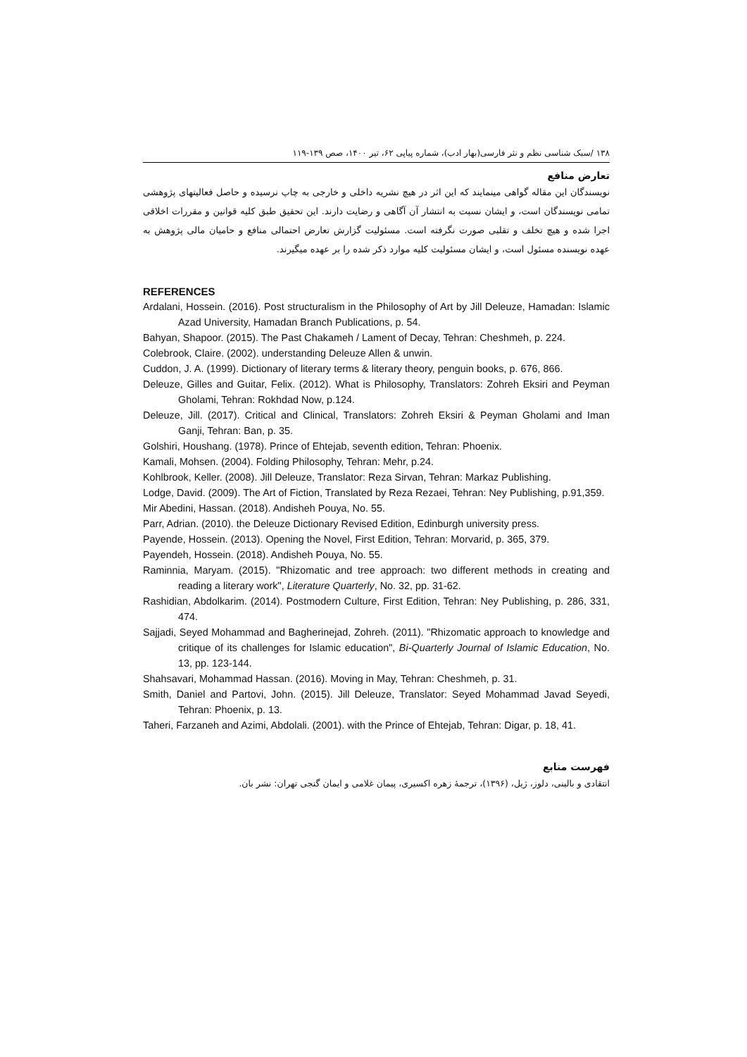۱۳۸ /سبک شناسی نظم و نثر فارسی(بهار ادب)، شماره پیاپی ۶۲، تیر ۱۴۰۰، صص ۱۳۹-۱۱۹
تعارض منافع
نویسندگان این مقاله گواهی مینمایند که این اثر در هیچ نشریه داخلی و خارجی به چاپ نرسیده و حاصل فعالیتهای پژوهشی تمامی نویسندگان است، و ایشان نسبت به انتشار آن آگاهی و رضایت دارند. این تحقیق طبق کلیه قوانین و مقررات اخلاقی اجرا شده و هیچ تخلف و تقلبی صورت نگرفته است. مسئولیت گزارش تعارض احتمالی منافع و حامیان مالی پژوهش به عهده نویسنده مسئول است، و ایشان مسئولیت کلیه موارد ذکر شده را بر عهده میگیرند.
REFERENCES
Ardalani, Hossein. (2016). Post structuralism in the Philosophy of Art by Jill Deleuze, Hamadan: Islamic Azad University, Hamadan Branch Publications, p. 54.
Bahyan, Shapoor. (2015). The Past Chakameh / Lament of Decay, Tehran: Cheshmeh, p. 224.
Colebrook, Claire. (2002). understanding Deleuze Allen & unwin.
Cuddon, J. A. (1999). Dictionary of literary terms & literary theory, penguin books, p. 676, 866.
Deleuze, Gilles and Guitar, Felix. (2012). What is Philosophy, Translators: Zohreh Eksiri and Peyman Gholami, Tehran: Rokhdad Now, p.124.
Deleuze, Jill. (2017). Critical and Clinical, Translators: Zohreh Eksiri & Peyman Gholami and Iman Ganji, Tehran: Ban, p. 35.
Golshiri, Houshang. (1978). Prince of Ehtejab, seventh edition, Tehran: Phoenix.
Kamali, Mohsen. (2004). Folding Philosophy, Tehran: Mehr, p.24.
Kohlbrook, Keller. (2008). Jill Deleuze, Translator: Reza Sirvan, Tehran: Markaz Publishing.
Lodge, David. (2009). The Art of Fiction, Translated by Reza Rezaei, Tehran: Ney Publishing, p.91,359.
Mir Abedini, Hassan. (2018). Andisheh Pouya, No. 55.
Parr, Adrian. (2010). the Deleuze Dictionary Revised Edition, Edinburgh university press.
Payende, Hossein. (2013). Opening the Novel, First Edition, Tehran: Morvarid, p. 365, 379.
Payendeh, Hossein. (2018). Andisheh Pouya, No. 55.
Raminnia, Maryam. (2015). "Rhizomatic and tree approach: two different methods in creating and reading a literary work", Literature Quarterly, No. 32, pp. 31-62.
Rashidian, Abdolkarim. (2014). Postmodern Culture, First Edition, Tehran: Ney Publishing, p. 286, 331, 474.
Sajjadi, Seyed Mohammad and Bagherinejad, Zohreh. (2011). "Rhizomatic approach to knowledge and critique of its challenges for Islamic education", Bi-Quarterly Journal of Islamic Education, No. 13, pp. 123-144.
Shahsavari, Mohammad Hassan. (2016). Moving in May, Tehran: Cheshmeh, p. 31.
Smith, Daniel and Partovi, John. (2015). Jill Deleuze, Translator: Seyed Mohammad Javad Seyedi, Tehran: Phoenix, p. 13.
Taheri, Farzaneh and Azimi, Abdolali. (2001). with the Prince of Ehtejab, Tehran: Digar, p. 18, 41.
فهرست منابع
انتقادی و بالینی، دلوز، ژیل، (۱۳۹۶)، ترجمهٔ زهره اکسیری، پیمان غلامی و ایمان گنجی تهران: نشر بان.